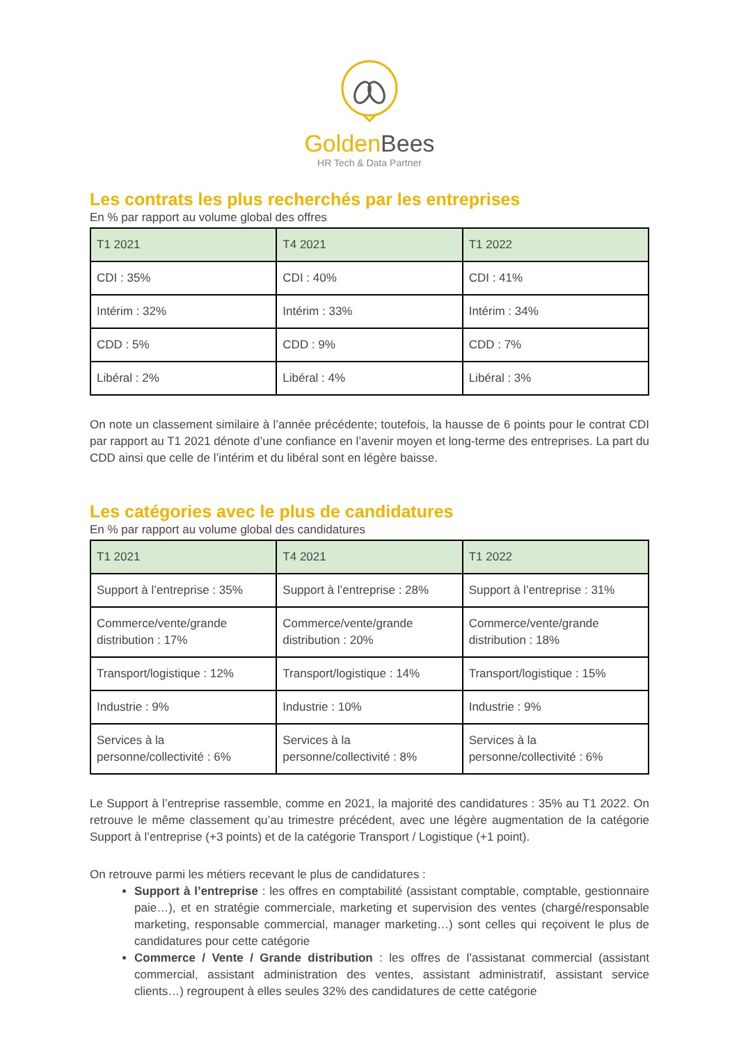GoldenBees
HR Tech & Data Partner
Les contrats les plus recherchés par les entreprises
En % par rapport au volume global des offres
| T1 2021 | T4 2021 | T1 2022 |
| --- | --- | --- |
| CDI : 35% | CDI : 40% | CDI : 41% |
| Intérim : 32% | Intérim : 33% | Intérim : 34% |
| CDD : 5% | CDD : 9% | CDD : 7% |
| Libéral : 2% | Libéral : 4% | Libéral : 3% |
On note un classement similaire à l’année précédente; toutefois, la hausse de 6 points pour le contrat CDI par rapport au T1 2021 dénote d’une confiance en l’avenir moyen et long-terme des entreprises. La part du CDD ainsi que celle de l’intérim et du libéral sont en légère baisse.
Les catégories avec le plus de candidatures
En % par rapport au volume global des candidatures
| T1 2021 | T4 2021 | T1 2022 |
| --- | --- | --- |
| Support à l’entreprise : 35% | Support à l’entreprise : 28% | Support à l’entreprise : 31% |
| Commerce/vente/grande distribution : 17% | Commerce/vente/grande distribution : 20% | Commerce/vente/grande distribution : 18% |
| Transport/logistique : 12% | Transport/logistique : 14% | Transport/logistique : 15% |
| Industrie : 9% | Industrie : 10% | Industrie : 9% |
| Services à la personne/collectivité : 6% | Services à la personne/collectivité : 8% | Services à la personne/collectivité : 6% |
Le Support à l’entreprise rassemble, comme en 2021, la majorité des candidatures : 35% au T1 2022. On retrouve le même classement qu’au trimestre précédent, avec une légère augmentation de la catégorie Support à l’entreprise (+3 points) et de la catégorie Transport / Logistique (+1 point).
On retrouve parmi les métiers recevant le plus de candidatures :
Support à l’entreprise : les offres en comptabilité (assistant comptable, comptable, gestionnaire paie…), et en stratégie commerciale, marketing et supervision des ventes (chargé/responsable marketing, responsable commercial, manager marketing…) sont celles qui reçoivent le plus de candidatures pour cette catégorie
Commerce / Vente / Grande distribution : les offres de l’assistanat commercial (assistant commercial, assistant administration des ventes, assistant administratif, assistant service clients…) regroupent à elles seules 32% des candidatures de cette catégorie